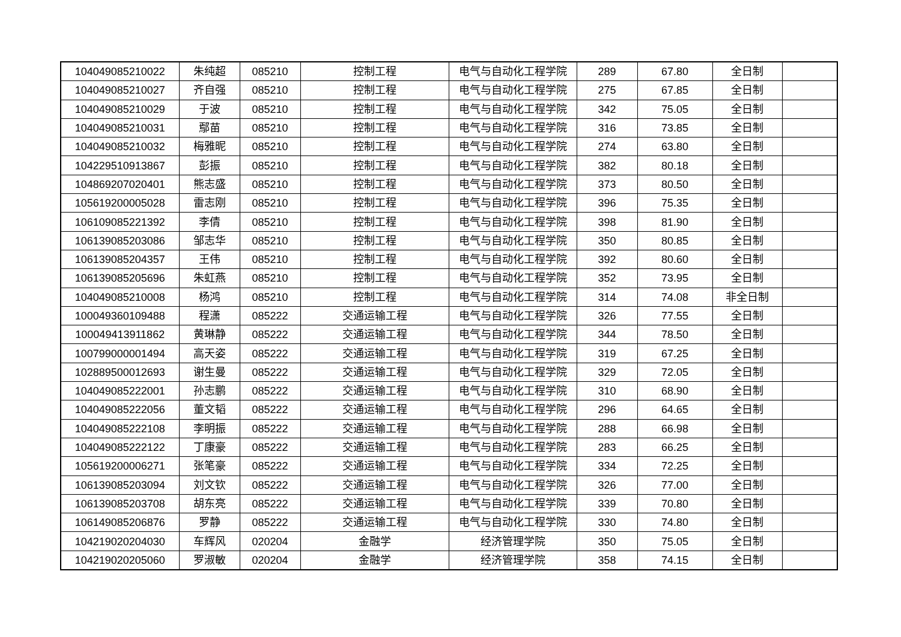| 104049085210022 | 朱纯超 | 085210 | 控制工程 | 电气与自动化工程学院 | 289 | 67.80 | 全日制 | |
| 104049085210027 | 齐自强 | 085210 | 控制工程 | 电气与自动化工程学院 | 275 | 67.85 | 全日制 | |
| 104049085210029 | 于波 | 085210 | 控制工程 | 电气与自动化工程学院 | 342 | 75.05 | 全日制 | |
| 104049085210031 | 鄢苗 | 085210 | 控制工程 | 电气与自动化工程学院 | 316 | 73.85 | 全日制 | |
| 104049085210032 | 梅雅昵 | 085210 | 控制工程 | 电气与自动化工程学院 | 274 | 63.80 | 全日制 | |
| 104229510913867 | 彭振 | 085210 | 控制工程 | 电气与自动化工程学院 | 382 | 80.18 | 全日制 | |
| 104869207020401 | 熊志盛 | 085210 | 控制工程 | 电气与自动化工程学院 | 373 | 80.50 | 全日制 | |
| 105619200005028 | 雷志刚 | 085210 | 控制工程 | 电气与自动化工程学院 | 396 | 75.35 | 全日制 | |
| 106109085221392 | 李倩 | 085210 | 控制工程 | 电气与自动化工程学院 | 398 | 81.90 | 全日制 | |
| 106139085203086 | 邹志华 | 085210 | 控制工程 | 电气与自动化工程学院 | 350 | 80.85 | 全日制 | |
| 106139085204357 | 王伟 | 085210 | 控制工程 | 电气与自动化工程学院 | 392 | 80.60 | 全日制 | |
| 106139085205696 | 朱虹燕 | 085210 | 控制工程 | 电气与自动化工程学院 | 352 | 73.95 | 全日制 | |
| 104049085210008 | 杨鸿 | 085210 | 控制工程 | 电气与自动化工程学院 | 314 | 74.08 | 非全日制 | |
| 100049360109488 | 程潇 | 085222 | 交通运输工程 | 电气与自动化工程学院 | 326 | 77.55 | 全日制 | |
| 100049413911862 | 黄琳静 | 085222 | 交通运输工程 | 电气与自动化工程学院 | 344 | 78.50 | 全日制 | |
| 100799000001494 | 高天姿 | 085222 | 交通运输工程 | 电气与自动化工程学院 | 319 | 67.25 | 全日制 | |
| 102889500012693 | 谢生曼 | 085222 | 交通运输工程 | 电气与自动化工程学院 | 329 | 72.05 | 全日制 | |
| 104049085222001 | 孙志鹏 | 085222 | 交通运输工程 | 电气与自动化工程学院 | 310 | 68.90 | 全日制 | |
| 104049085222056 | 董文韬 | 085222 | 交通运输工程 | 电气与自动化工程学院 | 296 | 64.65 | 全日制 | |
| 104049085222108 | 李明振 | 085222 | 交通运输工程 | 电气与自动化工程学院 | 288 | 66.98 | 全日制 | |
| 104049085222122 | 丁康豪 | 085222 | 交通运输工程 | 电气与自动化工程学院 | 283 | 66.25 | 全日制 | |
| 105619200006271 | 张笔豪 | 085222 | 交通运输工程 | 电气与自动化工程学院 | 334 | 72.25 | 全日制 | |
| 106139085203094 | 刘文钦 | 085222 | 交通运输工程 | 电气与自动化工程学院 | 326 | 77.00 | 全日制 | |
| 106139085203708 | 胡东亮 | 085222 | 交通运输工程 | 电气与自动化工程学院 | 339 | 70.80 | 全日制 | |
| 106149085206876 | 罗静 | 085222 | 交通运输工程 | 电气与自动化工程学院 | 330 | 74.80 | 全日制 | |
| 104219020204030 | 车辉风 | 020204 | 金融学 | 经济管理学院 | 350 | 75.05 | 全日制 | |
| 104219020205060 | 罗淑敏 | 020204 | 金融学 | 经济管理学院 | 358 | 74.15 | 全日制 | |